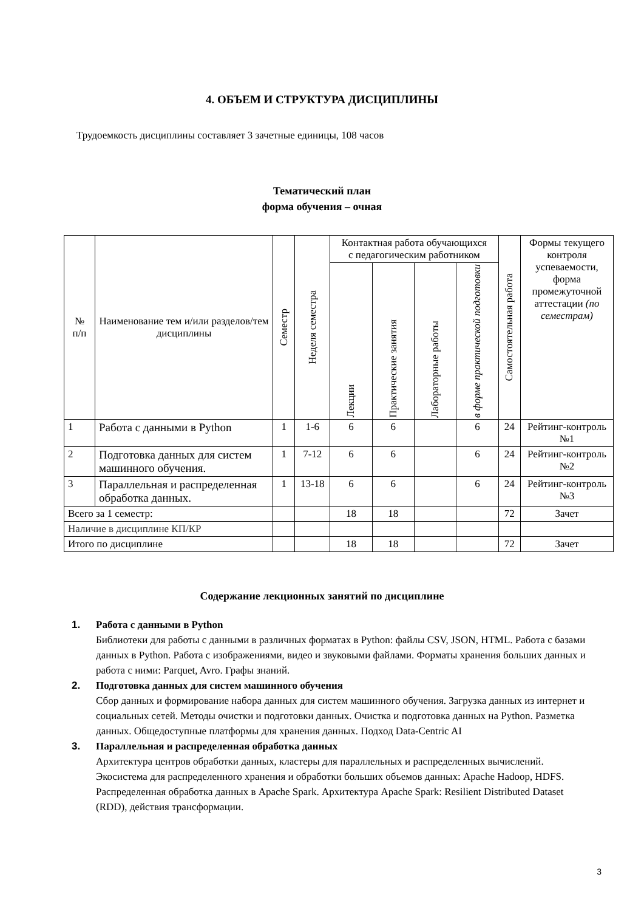4. ОБЪЕМ И СТРУКТУРА ДИСЦИПЛИНЫ
Трудоемкость дисциплины составляет 3 зачетные единицы, 108 часов
Тематический план
форма обучения – очная
| № п/п | Наименование тем и/или разделов/тем дисциплины | Семестр | Неделя семестра | Контактная работа обучающихся с педагогическим работником | | | | Самостоятельная работа | Формы текущего контроля успеваемости, форма промежуточной аттестации (по семестрам) |
| --- | --- | --- | --- | --- | --- | --- | --- | --- | --- |
| | | | | Лекции | Практические занятия | Лабораторные работы | в форме практической подготовки | | |
| 1 | Работа с данными в Python | 1 | 1-6 | 6 | 6 | | 6 | 24 | Рейтинг-контроль №1 |
| 2 | Подготовка данных для систем машинного обучения. | 1 | 7-12 | 6 | 6 | | 6 | 24 | Рейтинг-контроль №2 |
| 3 | Параллельная и распределенная обработка данных. | 1 | 13-18 | 6 | 6 | | 6 | 24 | Рейтинг-контроль №3 |
| Всего за 1 семестр: | | | | 18 | 18 | | | 72 | Зачет |
| Наличие в дисциплине КП/КР | | | | | | | | | |
| Итого по дисциплине | | | | 18 | 18 | | | 72 | Зачет |
Содержание лекционных занятий по дисциплине
1. Работа с данными в Python
Библиотеки для работы с данными в различных форматах в Python: файлы CSV, JSON, HTML. Работа с базами данных в Python. Работа с изображениями, видео и звуковыми файлами. Форматы хранения больших данных и работа с ними: Parquet, Avro. Графы знаний.
2. Подготовка данных для систем машинного обучения
Сбор данных и формирование набора данных для систем машинного обучения. Загрузка данных из интернет и социальных сетей. Методы очистки и подготовки данных. Очистка и подготовка данных на Python. Разметка данных. Общедоступные платформы для хранения данных. Подход Data-Centric AI
3. Параллельная и распределенная обработка данных
Архитектура центров обработки данных, кластеры для параллельных и распределенных вычислений. Экосистема для распределенного хранения и обработки больших объемов данных: Apache Hadoop, HDFS. Распределенная обработка данных в Apache Spark. Архитектура Apache Spark: Resilient Distributed Dataset (RDD), действия трансформации.
3